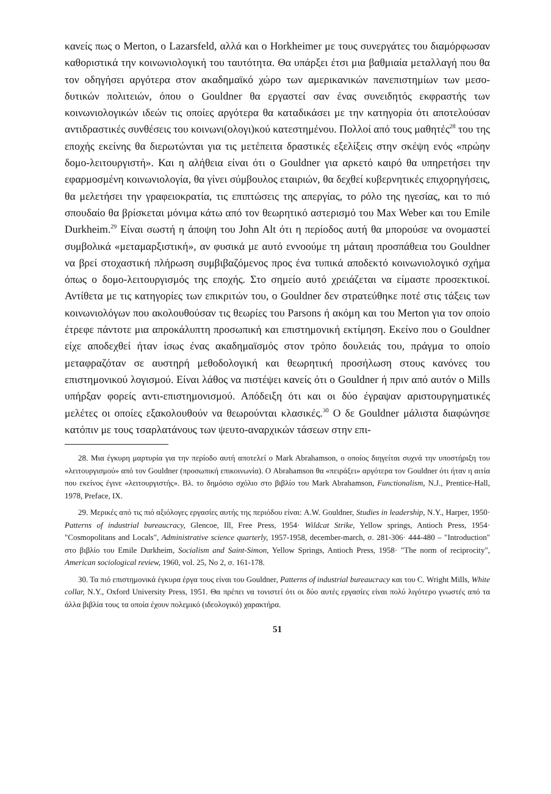κανείς πως ο Merton, ο Lazarsfeld, αλλά και ο Horkheimer με τους συνεργάτες του διαμόρφωσαν καθοριστικά την κοινωνιολογική του ταυτότητα. Θα υπάρξει έτσι μια βαθμιαία μεταλλαγή που θα τον οδηγήσει αργότερα στον ακαδημαϊκό χώρο των αμερικανικών πανεπιστημίων των μεσο-δυτικών πολιτειών, όπου ο Gouldner θα εργαστεί σαν ένας συνειδητός εκφραστής των κοινωνιολογικών ιδεών τις οποίες αργότερα θα καταδικάσει με την κατηγορία ότι αποτελούσαν αντιδραστικές συνθέσεις του κοινωνι(ολογι)κού κατεστημένου. Πολλοί από τους μαθητές<sup>28</sup> του της εποχής εκείνης θα διερωτώνται για τις μετέπειτα δραστικές εξελίξεις στην σκέψη ενός «πρώην δομο-λειτουργιστή». Και η αλήθεια είναι ότι ο Gouldner για αρκετό καιρό θα υπηρετήσει την εφαρμοσμένη κοινωνιολογία, θα γίνει σύμβουλος εταιριών, θα δεχθεί κυβερνητικές επιχορηγήσεις, θα μελετήσει την γραφειοκρατία, τις επιπτώσεις της απεργίας, το ρόλο της ηγεσίας, και το πιό σπουδαίο θα βρίσκεται μόνιμα κάτω από τον θεωρητικό αστερισμό του Max Weber και του Emile Durkheim.<sup>29</sup> Είναι σωστή η άποψη του John Alt ότι η περίοδος αυτή θα μπορούσε να ονομαστεί συμβολικά «μεταμαρξιστική», αν φυσικά με αυτό εννοούμε τη μάταιη προσπάθεια του Gouldner να βρεί στοχαστική πλήρωση συμβιβαζόμενος προς ένα τυπικά αποδεκτό κοινωνιολογικό σχήμα όπως ο δομο-λειτουργισμός της εποχής. Στο σημείο αυτό χρειάζεται να είμαστε προσεκτικοί. Αντίθετα με τις κατηγορίες των επικριτών του, ο Gouldner δεν στρατεύθηκε ποτέ στις τάξεις των κοινωνιολόγων που ακολουθούσαν τις θεωρίες του Parsons ή ακόμη και του Merton για τον οποίο έτρεφε πάντοτε μια απροκάλυπτη προσωπική και επιστημονική εκτίμηση. Εκείνο που ο Gouldner είχε αποδεχθεί ήταν ίσως ένας ακαδημαϊσμός στον τρόπο δουλειάς του, πράγμα το οποίο μεταφραζόταν σε αυστηρή μεθοδολογική και θεωρητική προσήλωση στους κανόνες του επιστημονικού λογισμού. Είναι λάθος να πιστέψει κανείς ότι ο Gouldner ή πριν από αυτόν ο Mills υπήρξαν φορείς αντι-επιστημονισμού. Απόδειξη ότι και οι δύο έγραψαν αριστουργηματικές μελέτες οι οποίες εξακολουθούν να θεωρούνται κλασικές.<sup>30</sup> Ο δε Gouldner μάλιστα διαφώνησε κατόπιν με τους τσαρλατάνους των ψευτο-αναρχικών τάσεων στην επι-
28. Μια έγκυρη μαρτυρία για την περίοδο αυτή αποτελεί ο Mark Abrahamson, ο οποίος διηγείται συχνά την υποστήριξη του «λειτουργισμού» από τον Gouldner (προσωπική επικοινωνία). Ο Abrahamson θα «πειράξει» αργότερα τον Gouldner ότι ήταν η αιτία που εκείνος έγινε «λειτουργιστής». Βλ. το δημόσιο σχόλιο στο βιβλίο του Mark Abrahamson, Functionalism, N.J., Prentice-Hall, 1978, Preface, IX.
29. Μερικές από τις πιό αξιόλογες εργασίες αυτής της περιόδου είναι: A.W. Gouldner, Studies in leadership, N.Y., Harper, 1950· Patterns of industrial bureaucracy, Glencoe, Ill, Free Press, 1954· Wildcat Strike, Yellow springs, Antioch Press, 1954· "Cosmopolitans and Locals", Administrative science quarterly, 1957-1958, december-march, σ. 281-306· 444-480 – "Introduction" στο βιβλίο του Emile Durkheim, Socialism and Saint-Simon, Yellow Springs, Antioch Press, 1958· "The norm of reciprocity", American sociological review, 1960, vol. 25, No 2, σ. 161-178.
30. Τα πιό επιστημονικά έγκυρα έργα τους είναι του Gouldner, Patterns of industrial bureaucracy και του C. Wright Mills, White collar, N.Y., Oxford University Press, 1951. Θα πρέπει να τονιστεί ότι οι δύο αυτές εργασίες είναι πολύ λιγότερο γνωστές από τα άλλα βιβλία τους τα οποία έχουν πολεμικό (ιδεολογικό) χαρακτήρα.
51